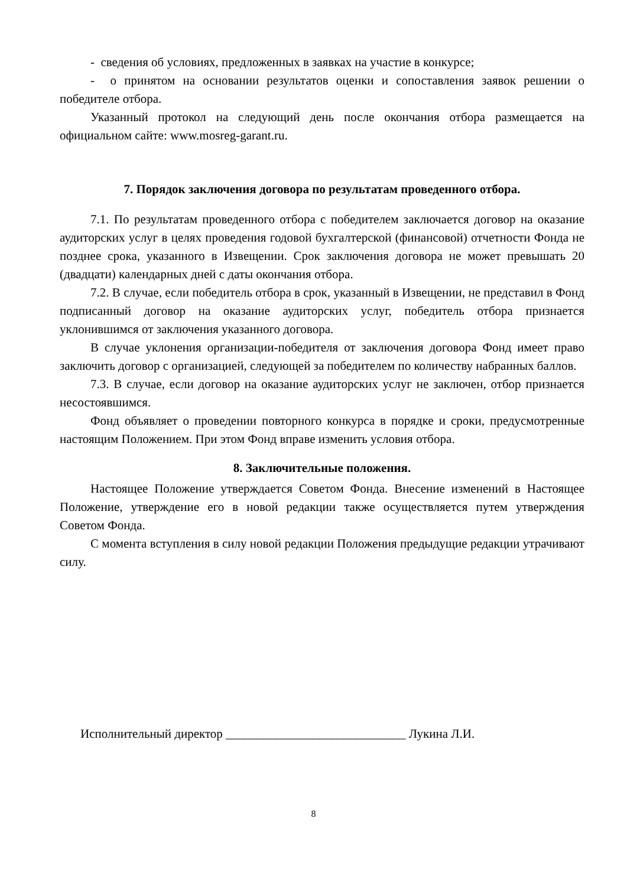- сведения об условиях, предложенных в заявках на участие в конкурсе;
- о принятом на основании результатов оценки и сопоставления заявок решении о победителе отбора.
Указанный протокол на следующий день после окончания отбора размещается на официальном сайте: www.mosreg-garant.ru.
7. Порядок заключения договора по результатам проведенного отбора.
7.1. По результатам проведенного отбора с победителем заключается договор на оказание аудиторских услуг в целях проведения годовой бухгалтерской (финансовой) отчетности Фонда не позднее срока, указанного в Извещении. Срок заключения договора не может превышать 20 (двадцати) календарных дней с даты окончания отбора.
7.2. В случае, если победитель отбора в срок, указанный в Извещении, не представил в Фонд подписанный договор на оказание аудиторских услуг, победитель отбора признается уклонившимся от заключения указанного договора.
В случае уклонения организации-победителя от заключения договора Фонд имеет право заключить договор с организацией, следующей за победителем по количеству набранных баллов.
7.3. В случае, если договор на оказание аудиторских услуг не заключен, отбор признается несостоявшимся.
Фонд объявляет о проведении повторного конкурса в порядке и сроки, предусмотренные настоящим Положением. При этом Фонд вправе изменить условия отбора.
8. Заключительные положения.
Настоящее Положение утверждается Советом Фонда. Внесение изменений в Настоящее Положение, утверждение его в новой редакции также осуществляется путем утверждения Советом Фонда.
С момента вступления в силу новой редакции Положения предыдущие редакции утрачивают силу.
Исполнительный директор _____________________________ Лукина Л.И.
8